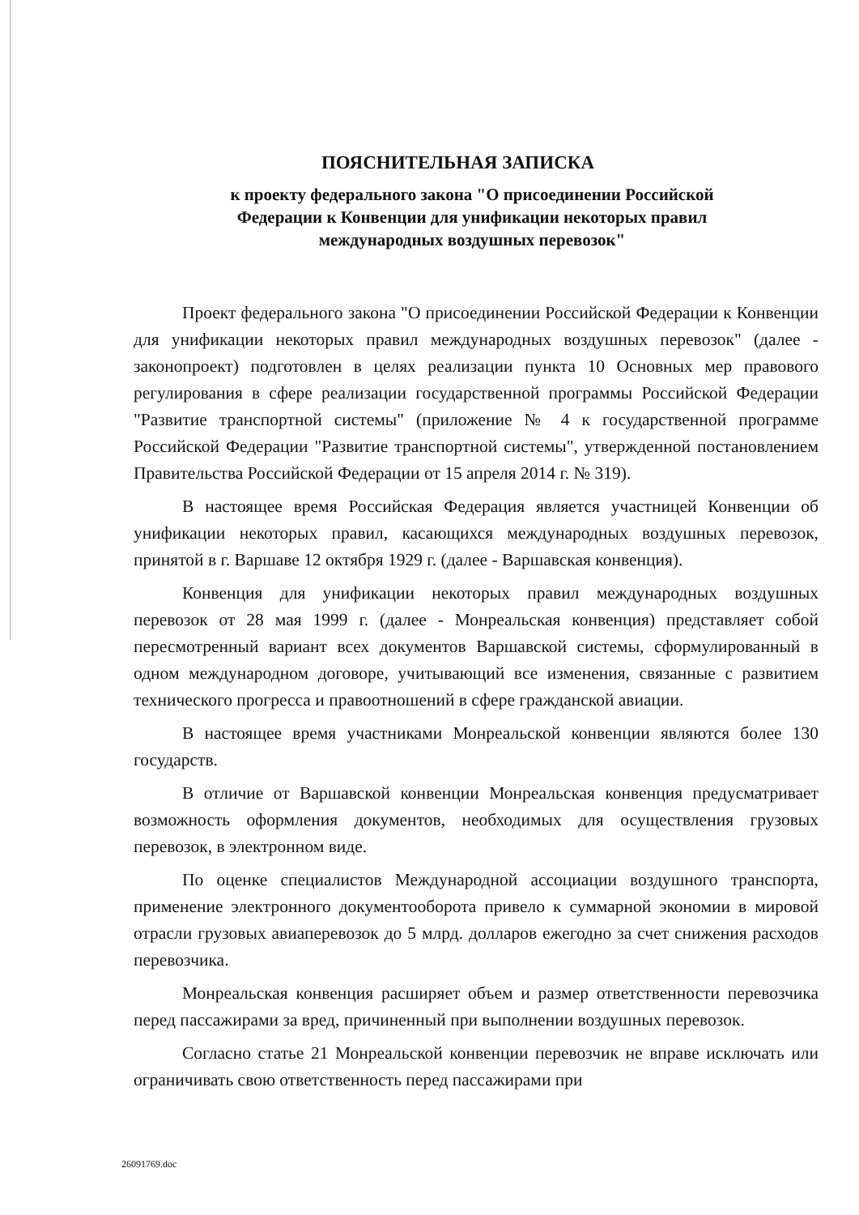ПОЯСНИТЕЛЬНАЯ ЗАПИСКА
к проекту федерального закона "О присоединении Российской
Федерации к Конвенции для унификации некоторых правил
международных воздушных перевозок"
Проект федерального закона "О присоединении Российской Федерации к Конвенции для унификации некоторых правил международных воздушных перевозок" (далее - законопроект) подготовлен в целях реализации пункта 10 Основных мер правового регулирования в сфере реализации государственной программы Российской Федерации "Развитие транспортной системы" (приложение № 4 к государственной программе Российской Федерации "Развитие транспортной системы", утвержденной постановлением Правительства Российской Федерации от 15 апреля 2014 г. № 319).
В настоящее время Российская Федерация является участницей Конвенции об унификации некоторых правил, касающихся международных воздушных перевозок, принятой в г. Варшаве 12 октября 1929 г. (далее - Варшавская конвенция).
Конвенция для унификации некоторых правил международных воздушных перевозок от 28 мая 1999 г. (далее - Монреальская конвенция) представляет собой пересмотренный вариант всех документов Варшавской системы, сформулированный в одном международном договоре, учитывающий все изменения, связанные с развитием технического прогресса и правоотношений в сфере гражданской авиации.
В настоящее время участниками Монреальской конвенции являются более 130 государств.
В отличие от Варшавской конвенции Монреальская конвенция предусматривает возможность оформления документов, необходимых для осуществления грузовых перевозок, в электронном виде.
По оценке специалистов Международной ассоциации воздушного транспорта, применение электронного документооборота привело к суммарной экономии в мировой отрасли грузовых авиаперевозок до 5 млрд. долларов ежегодно за счет снижения расходов перевозчика.
Монреальская конвенция расширяет объем и размер ответственности перевозчика перед пассажирами за вред, причиненный при выполнении воздушных перевозок.
Согласно статье 21 Монреальской конвенции перевозчик не вправе исключать или ограничивать свою ответственность перед пассажирами при
26091769.doc